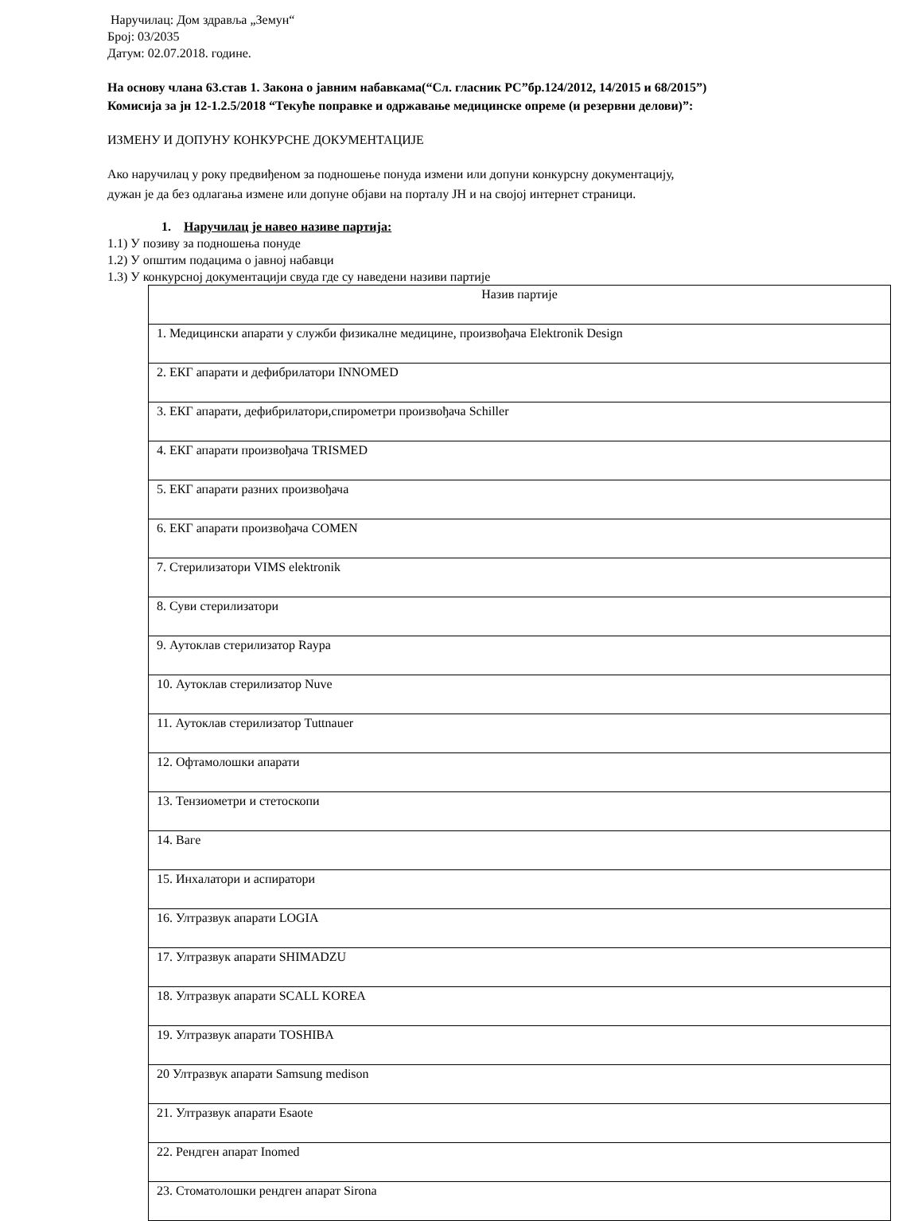Наручилац: Дом здравља „Земун“
Број: 03/2035
Датум: 02.07.2018. године.
На основу члана 63.став 1. Закона о јавним набавкама(“Сл. гласник РС”бр.124/2012, 14/2015 и 68/2015”)
Комисија за јн 12-1.2.5/2018 “Текуће поправке и одржавање медицинске опреме (и резервни делови)”:
ИЗМЕНУ И ДОПУНУ КОНКУРСНЕ ДОКУМЕНТАЦИЈЕ
Ако наручилац у року предвиђеном за подношење понуда измени или допуни конкурсну документацију,
дужан је да без одлагања измене или допуне објави на порталу ЈН и на својој интернет страници.
1. Наручилац је навео називе партија:
1.1) У позиву за подношења понуде
1.2) У општим подацима о јавној набавци
1.3) У конкурсној документацији свуда где су наведени називи партије
| Назив партије |
| 1. Медицински апарати у служби физикалне медицине, произвођача Elektronik Design |
| 2. ЕКГ апарати и дефибрилатори INNOMED |
| 3. ЕКГ апарати, дефибрилатори,спирометри произвођача Schiller |
| 4. ЕКГ апарати произвођача TRISMED |
| 5. ЕКГ апарати разних произвођача |
| 6. ЕКГ апарати произвођача COMEN |
| 7. Стерилизатори VIMS elektronik |
| 8. Суви стерилизатори |
| 9. Аутоклав стерилизатор Raypa |
| 10. Аутоклав стерилизатор Nuve |
| 11. Аутоклав стерилизатор Tuttnauer |
| 12. Офтамолошки апарати |
| 13. Тензиометри и стетоскопи |
| 14. Ваге |
| 15. Инхалатори и аспиратори |
| 16. Ултразвук апарати LOGIA |
| 17. Ултразвук апарати SHIMADZU |
| 18. Ултразвук апарати SCALL KOREA |
| 19. Ултразвук апарати TOSHIBA |
| 20 Ултразвук апарати Samsung medison |
| 21. Ултразвук апарати Esaote |
| 22. Рендген апарат Inomed |
| 23. Стоматолошки рендген апарат Sirona |